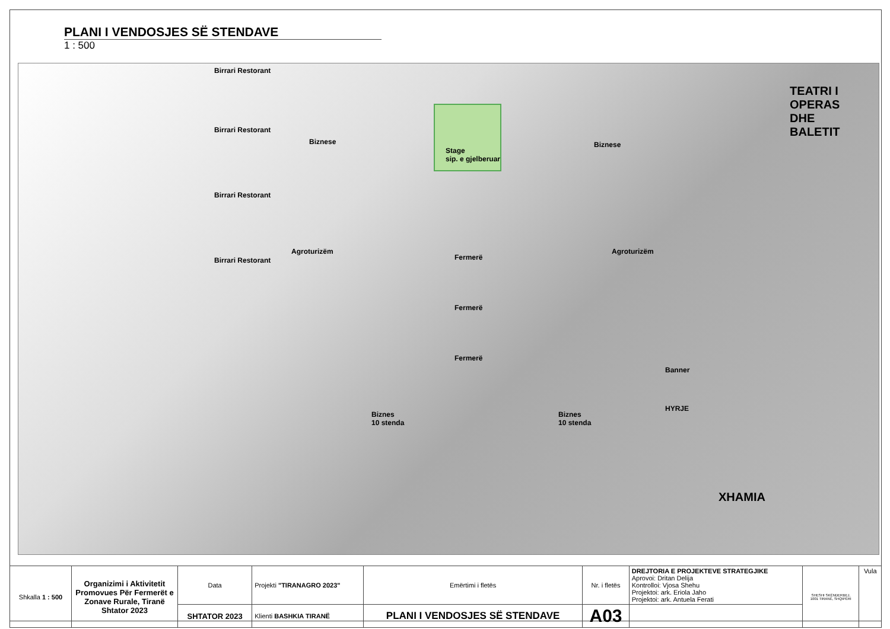PLANI I VENDOSJES SË STENDAVE
1 : 500
Birrari Restorant
Birrari Restorant
Birrari Restorant
Birrari Restorant
Biznese Biznese
Stage
sip. e gjelberuar
Agroturizëm Agroturizëm
Fermerë
Fermerë
Fermerë
Biznes
10 stenda
Biznes
10 stenda
HYRJE
Banner
TEATRI I
OPERAS
DHE
BALETIT
XHAMIA
| Shkalla 1 : 500 | Organizimi i Aktivitetit Promovues Për Fermerët e Zonave Rurale, Tiranë Shtator 2023 | Data | Projekti "TIRANAGRO 2023" | Emërtimi i fletës | Nr. i fletës | DREJTORIA E PROJEKTEVE STRATEGJIKE Aprovoi: Dritan Delija Kontrolloi: Vjosa Shehu Projektoi: ark. Eriola Jaho Projektoi: ark. Antuela Ferati | SHESHI SKËNDERBEJ, 1001 TIRANË, SHQIPËRI | Vula |
| | | SHTATOR 2023 | Klienti BASHKIA TIRANË | PLANI I VENDOSJES SË STENDAVE | A03 | | | |